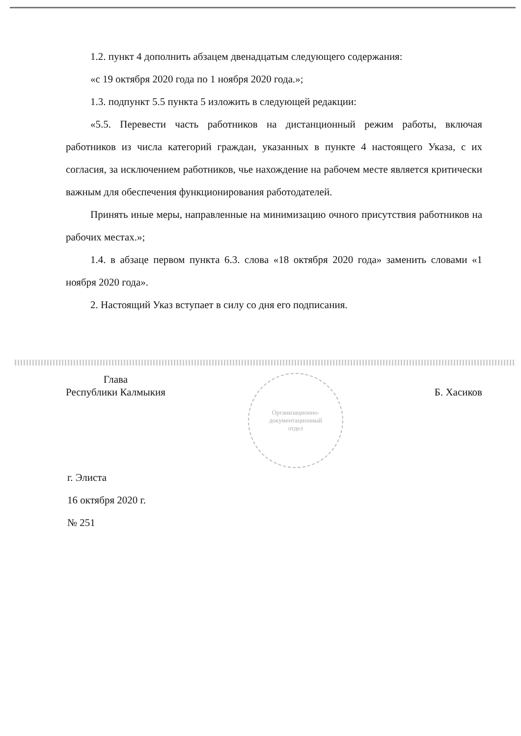1.2. пункт 4 дополнить абзацем двенадцатым следующего содержания:
«с 19 октября 2020 года по 1 ноября 2020 года.»;
1.3. подпункт 5.5 пункта 5 изложить в следующей редакции:
«5.5. Перевести часть работников на дистанционный режим работы, включая работников из числа категорий граждан, указанных в пункте 4 настоящего Указа, с их согласия, за исключением работников, чье нахождение на рабочем месте является критически важным для обеспечения функционирования работодателей.
Принять иные меры, направленные на минимизацию очного присутствия работников на рабочих местах.»;
1.4. в абзаце первом пункта 6.3. слова «18 октября 2020 года» заменить словами «1 ноября 2020 года».
2. Настоящий Указ вступает в силу со дня его подписания.
Глава
Республики Калмыкия
Б. Хасиков
Организационно-
документационный
отдел
г. Элиста
16 октября 2020 г.
№ 251